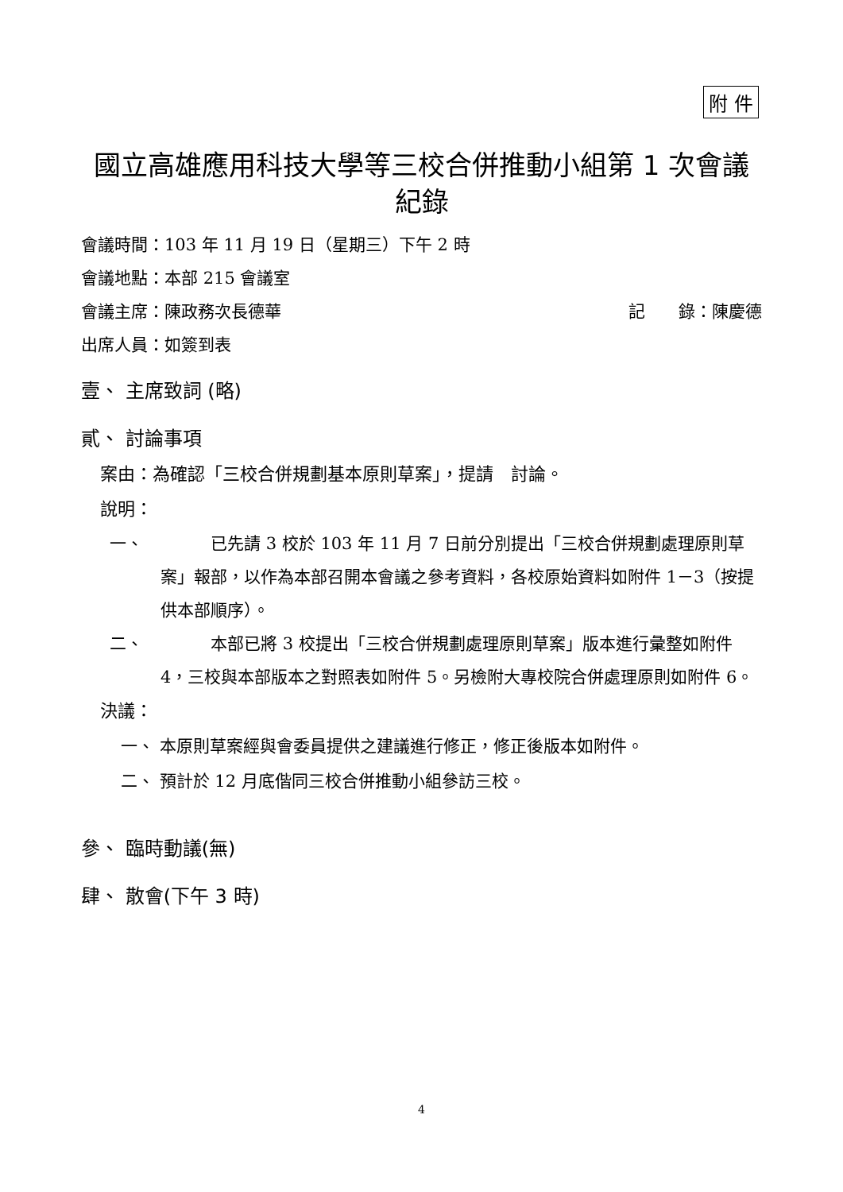附 件
國立高雄應用科技大學等三校合併推動小組第 1 次會議紀錄
會議時間：103 年 11 月 19 日（星期三）下午 2 時
會議地點：本部 215 會議室
會議主席：陳政務次長德華 記　　錄：陳慶德
出席人員：如簽到表
壹、 主席致詞 (略)
貳、 討論事項
案由：為確認「三校合併規劃基本原則草案」，提請　討論。
說明：
一、　　　已先請 3 校於 103 年 11 月 7 日前分別提出「三校合併規劃處理原則草案」報部，以作為本部召開本會議之參考資料，各校原始資料如附件 1－3（按提供本部順序）。
二、　　　本部已將 3 校提出「三校合併規劃處理原則草案」版本進行彙整如附件 4，三校與本部版本之對照表如附件 5。另檢附大專校院合併處理原則如附件 6。
決議：
一、 本原則草案經與會委員提供之建議進行修正，修正後版本如附件。
二、 預計於 12 月底偕同三校合併推動小組參訪三校。
參、 臨時動議(無)
肆、 散會(下午 3 時)
4